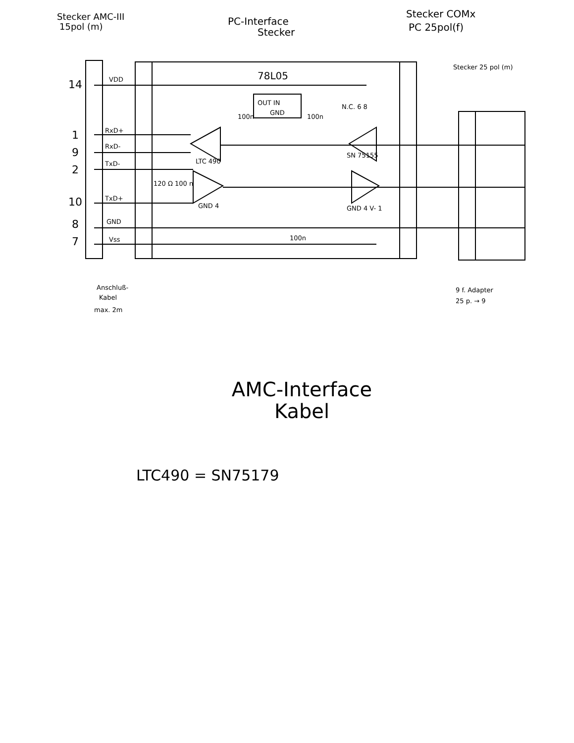Stecker AMC-III
15pol (m)
PC-Interface
Stecker
Stecker COMx
PC 25pol(f)
78L05
OUT IN
GND
VDD
RxD+
RxD-
TxD-
TxD+
GND
Vss
14
1
9
2
10
8
7
LTC 490
GND 4
SN 75155
N.C. 6 8
GND 4 V- 1
100n
100n
100n
120 Ω 100 n
Stecker 25 pol (m)
Anschluß-
Kabel
max. 2m
9 f. Adapter
25 p. → 9
AMC-Interface
Kabel
LTC490 = SN75179